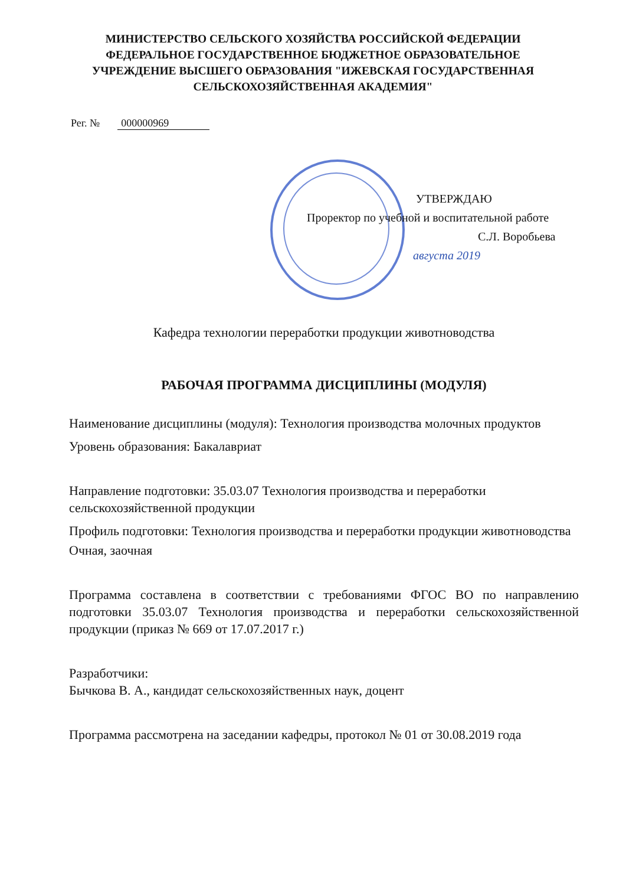МИНИСТЕРСТВО СЕЛЬСКОГО ХОЗЯЙСТВА РОССИЙСКОЙ ФЕДЕРАЦИИ
ФЕДЕРАЛЬНОЕ ГОСУДАРСТВЕННОЕ БЮДЖЕТНОЕ ОБРАЗОВАТЕЛЬНОЕ
УЧРЕЖДЕНИЕ ВЫСШЕГО ОБРАЗОВАНИЯ "ИЖЕВСКАЯ ГОСУДАРСТВЕННАЯ
СЕЛЬСКОХОЗЯЙСТВЕННАЯ АКАДЕМИЯ"
Рег. № 000000969
УТВЕРЖДАЮ
Проректор по учебной и воспитательной работе
С.Л. Воробьева
августа 2019
Кафедра технологии переработки продукции животноводства
РАБОЧАЯ ПРОГРАММА ДИСЦИПЛИНЫ (МОДУЛЯ)
Наименование дисциплины (модуля): Технология производства молочных продуктов
Уровень образования: Бакалавриат
Направление подготовки: 35.03.07 Технология производства и переработки сельскохозяйственной продукции
Профиль подготовки: Технология производства и переработки продукции животноводства
Очная, заочная
Программа составлена в соответствии с требованиями ФГОС ВО по направлению подготовки 35.03.07 Технология производства и переработки сельскохозяйственной продукции (приказ № 669 от 17.07.2017 г.)
Разработчики:
Бычкова В. А., кандидат сельскохозяйственных наук, доцент
Программа рассмотрена на заседании кафедры, протокол № 01 от 30.08.2019 года